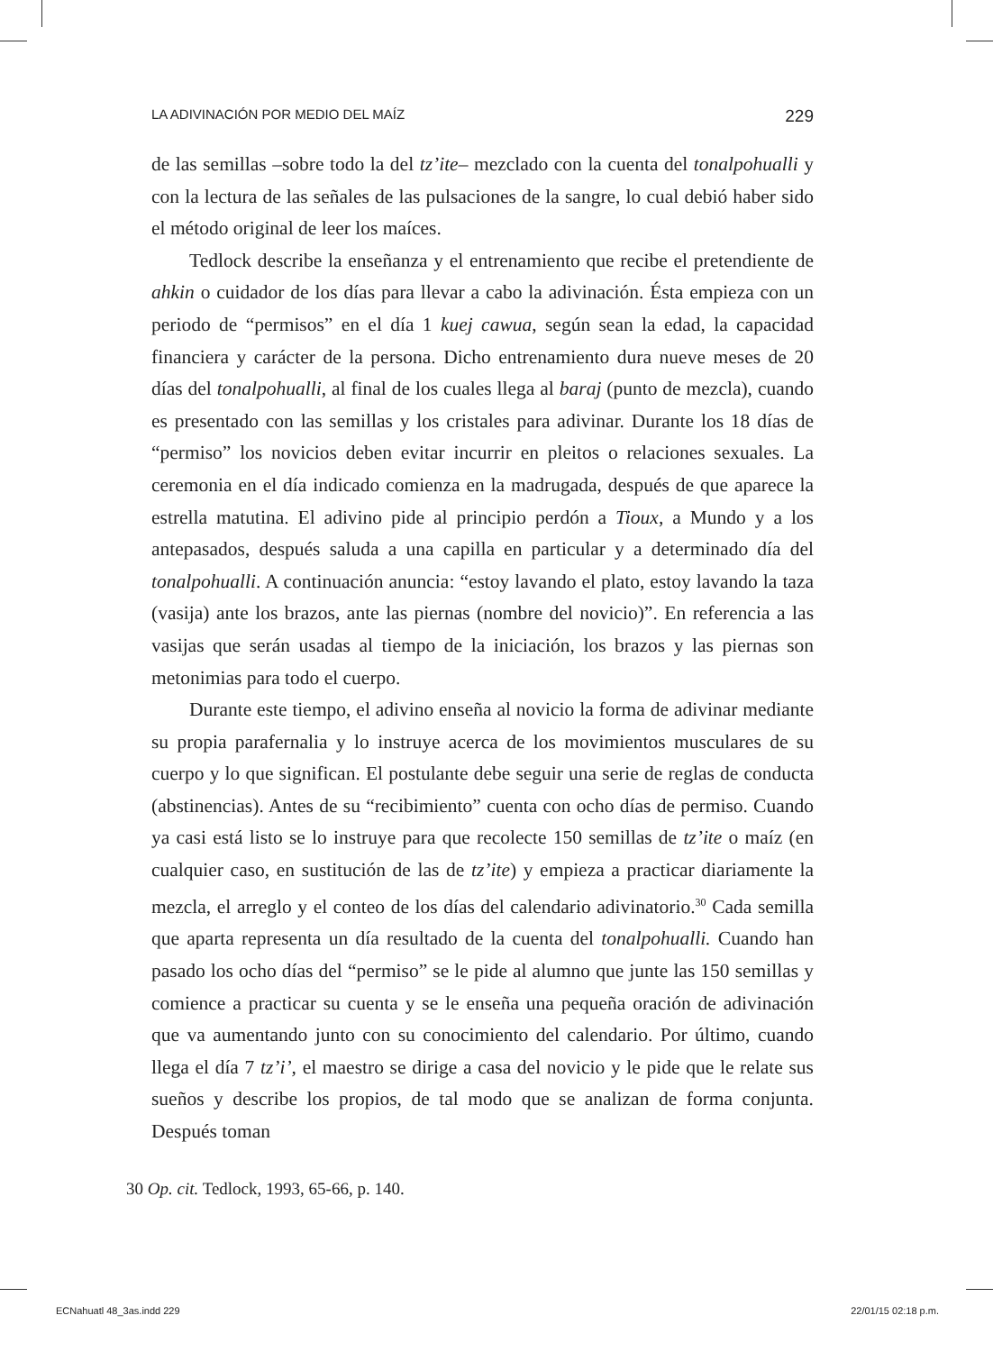LA ADIVINACIÓN POR MEDIO DEL MAÍZ 229
de las semillas –sobre todo la del tz’ite– mezclado con la cuenta del tonal­pohualli y con la lectura de las señales de las pulsaciones de la sangre, lo cual debió haber sido el método original de leer los maíces.
Tedlock describe la enseñanza y el entrenamiento que recibe el preten­diente de ahkin o cuidador de los días para llevar a cabo la adivinación. Ésta empieza con un periodo de “permisos” en el día 1 kuej cawua, según sean la edad, la capacidad financiera y carácter de la persona. Dicho en­trenamiento dura nueve meses de 20 días del tonalpohualli, al final de los cuales llega al baraj (punto de mezcla), cuando es presentado con las se­millas y los cristales para adivinar. Durante los 18 días de “permiso” los novicios deben evitar incurrir en pleitos o relaciones sexuales. La ceremo­nia en el día indicado comienza en la madrugada, después de que aparece la estrella matutina. El adivino pide al principio perdón a Tioux, a Mundo y a los antepasados, después saluda a una capilla en particular y a deter­minado día del tonalpohualli. A continuación anuncia: “estoy lavando el plato, estoy lavando la taza (vasija) ante los brazos, ante las piernas (nom­bre del novicio)”. En referencia a las vasijas que serán usadas al tiempo de la iniciación, los brazos y las piernas son metonimias para todo el cuerpo.
Durante este tiempo, el adivino enseña al novicio la forma de adivinar mediante su propia parafernalia y lo instruye acerca de los movimientos musculares de su cuerpo y lo que significan. El postulante debe seguir una serie de reglas de conducta (abstinencias). Antes de su “recibimiento” cuenta con ocho días de permiso. Cuando ya casi está listo se lo instruye para que recolecte 150 semillas de tz’ite o maíz (en cualquier caso, en sustitución de las de tz’ite) y empieza a practicar diariamente la mezcla, el arreglo y el conteo de los días del calendario adivinatorio.<sup>30</sup> Cada semilla que aparta representa un día resultado de la cuenta del tonalpohualli. Cuando han pasado los ocho días del “permiso” se le pide al alumno que junte las 150 semillas y comience a practicar su cuenta y se le enseña una pequeña oración de adivinación que va aumentando junto con su conoci­miento del calendario. Por último, cuando llega el día 7 tz’i’, el maestro se dirige a casa del novicio y le pide que le relate sus sueños y describe los propios, de tal modo que se analizan de forma conjunta. Después toman
30 Op. cit. Tedlock, 1993, 65-66, p. 140.
ECNahuatl 48_3as.indd 229 22/01/15 02:18 p.m.